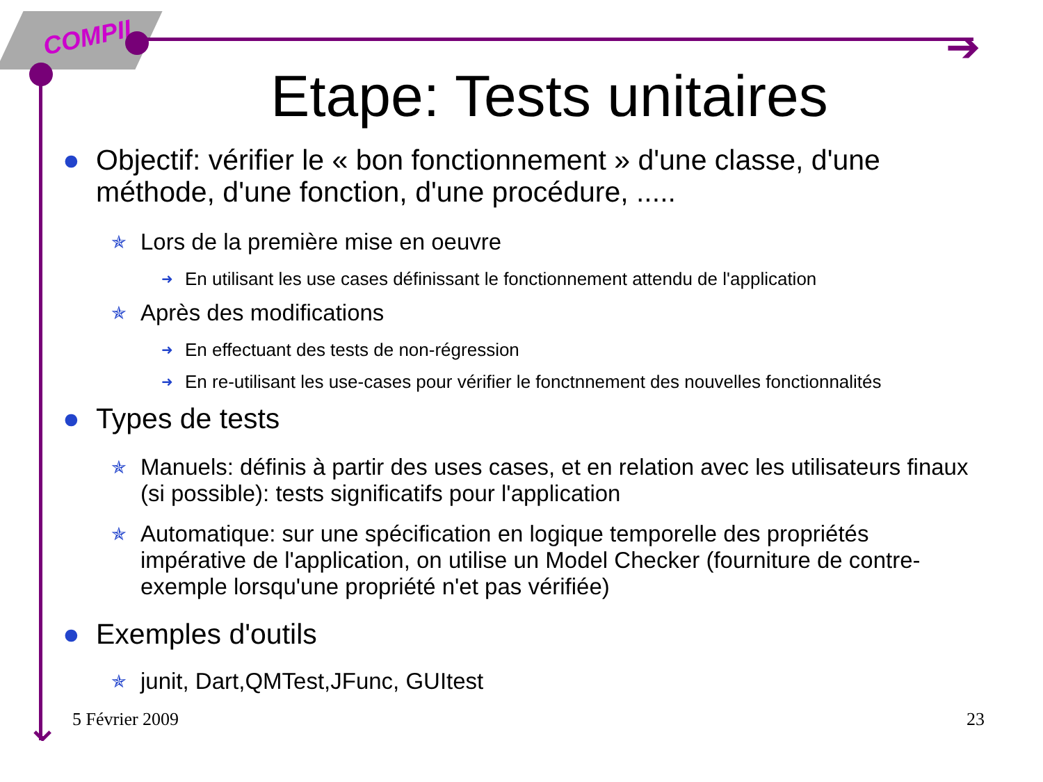COMPIL
➔
⌄
Etape: Tests unitaires
● Objectif: vérifier le « bon fonctionnement » d'une classe, d'une méthode, d'une fonction, d'une procédure, .....
✯ Lors de la première mise en oeuvre
➜ En utilisant les use cases définissant le fonctionnement attendu de l'application
✯ Après des modifications
➜ En effectuant des tests de non-régression
➜ En re-utilisant les use-cases pour vérifier le fonctnnement des nouvelles fonctionnalités
● Types de tests
✯ Manuels: définis à partir des uses cases, et en relation avec les utilisateurs finaux (si possible): tests significatifs pour l'application
✯ Automatique: sur une spécification en logique temporelle des propriétés impérative de l'application, on utilise un Model Checker (fourniture de contre-exemple lorsqu'une propriété n'et pas vérifiée)
● Exemples d'outils
✯ junit, Dart,QMTest,JFunc, GUItest
5 Février 2009 23